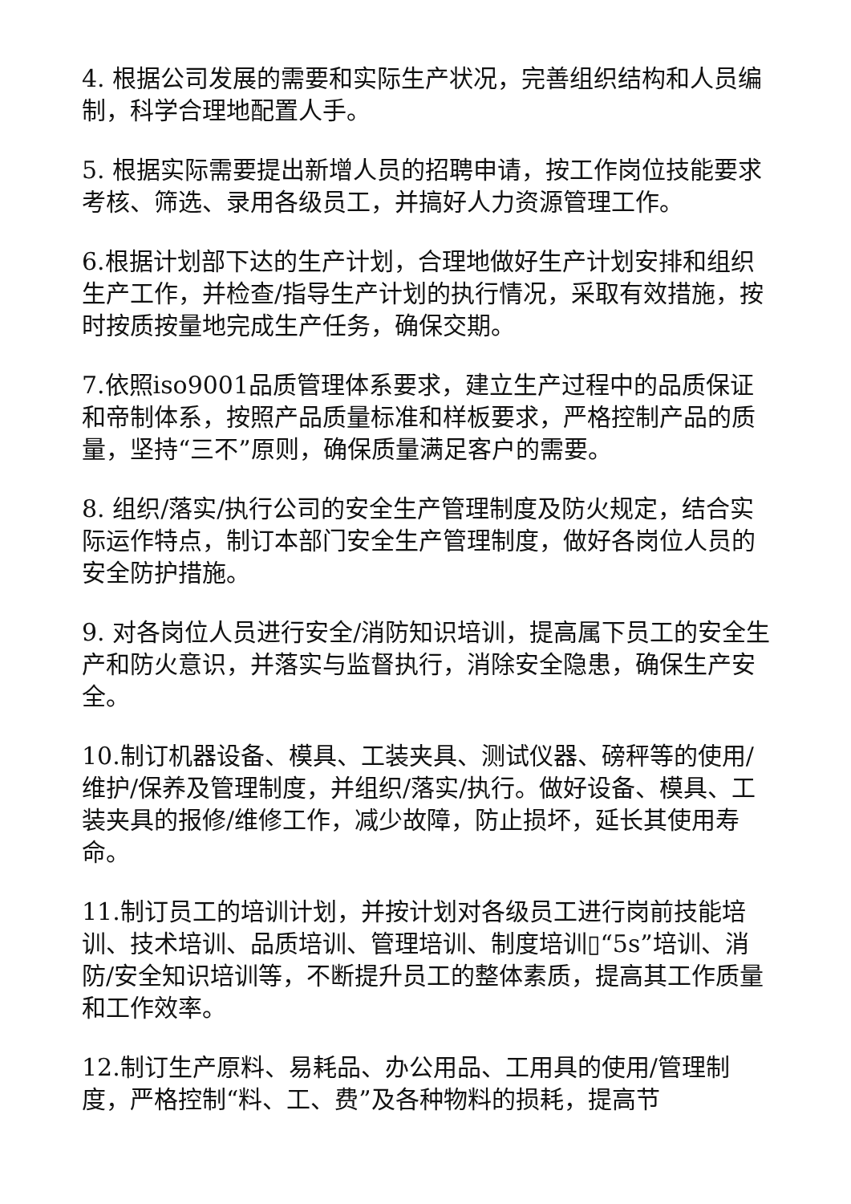4. 根据公司发展的需要和实际生产状况，完善组织结构和人员编制，科学合理地配置人手。
5. 根据实际需要提出新增人员的招聘申请，按工作岗位技能要求考核、筛选、录用各级员工，并搞好人力资源管理工作。
6.根据计划部下达的生产计划，合理地做好生产计划安排和组织生产工作，并检查/指导生产计划的执行情况，采取有效措施，按时按质按量地完成生产任务，确保交期。
7.依照iso9001品质管理体系要求，建立生产过程中的品质保证和帝制体系，按照产品质量标准和样板要求，严格控制产品的质量，坚持“三不”原则，确保质量满足客户的需要。
8. 组织/落实/执行公司的安全生产管理制度及防火规定，结合实际运作特点，制订本部门安全生产管理制度，做好各岗位人员的安全防护措施。
9. 对各岗位人员进行安全/消防知识培训，提高属下员工的安全生产和防火意识，并落实与监督执行，消除安全隐患，确保生产安全。
10.制订机器设备、模具、工装夹具、测试仪器、磅秤等的使用/维护/保养及管理制度，并组织/落实/执行。做好设备、模具、工装夹具的报修/维修工作，减少故障，防止损坏，延长其使用寿命。
11.制订员工的培训计划，并按计划对各级员工进行岗前技能培训、技术培训、品质培训、管理培训、制度培训▯“5s”培训、消防/安全知识培训等，不断提升员工的整体素质，提高其工作质量和工作效率。
12.制订生产原料、易耗品、办公用品、工用具的使用/管理制度，严格控制“料、工、费”及各种物料的损耗，提高节